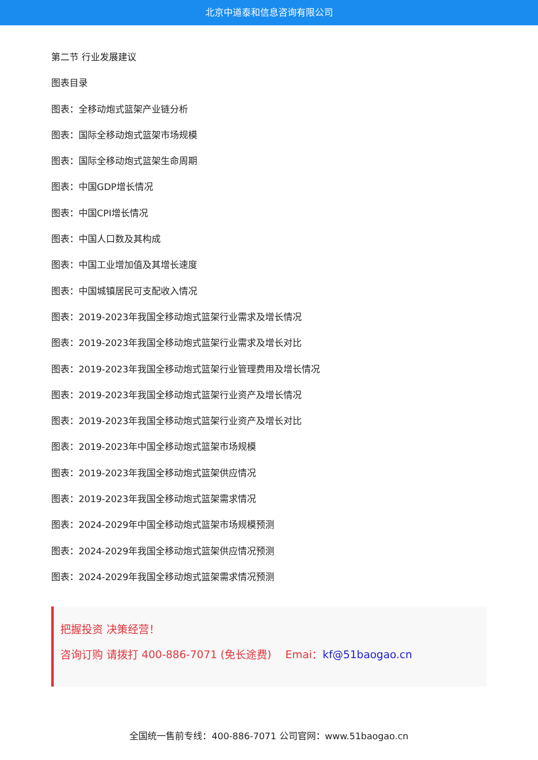北京中道泰和信息咨询有限公司
第二节 行业发展建议
图表目录
图表：全移动炮式篮架产业链分析
图表：国际全移动炮式篮架市场规模
图表：国际全移动炮式篮架生命周期
图表：中国GDP增长情况
图表：中国CPI增长情况
图表：中国人口数及其构成
图表：中国工业增加值及其增长速度
图表：中国城镇居民可支配收入情况
图表：2019-2023年我国全移动炮式篮架行业需求及增长情况
图表：2019-2023年我国全移动炮式篮架行业需求及增长对比
图表：2019-2023年我国全移动炮式篮架行业管理费用及增长情况
图表：2019-2023年我国全移动炮式篮架行业资产及增长情况
图表：2019-2023年我国全移动炮式篮架行业资产及增长对比
图表：2019-2023年中国全移动炮式篮架市场规模
图表：2019-2023年我国全移动炮式篮架供应情况
图表：2019-2023年我国全移动炮式篮架需求情况
图表：2024-2029年中国全移动炮式篮架市场规模预测
图表：2024-2029年我国全移动炮式篮架供应情况预测
图表：2024-2029年我国全移动炮式篮架需求情况预测
把握投资 决策经营！
咨询订购 请拨打 400-886-7071 (免长途费)　 Emai：kf@51baogao.cn
全国统一售前专线：400-886-7071 公司官网：www.51baogao.cn